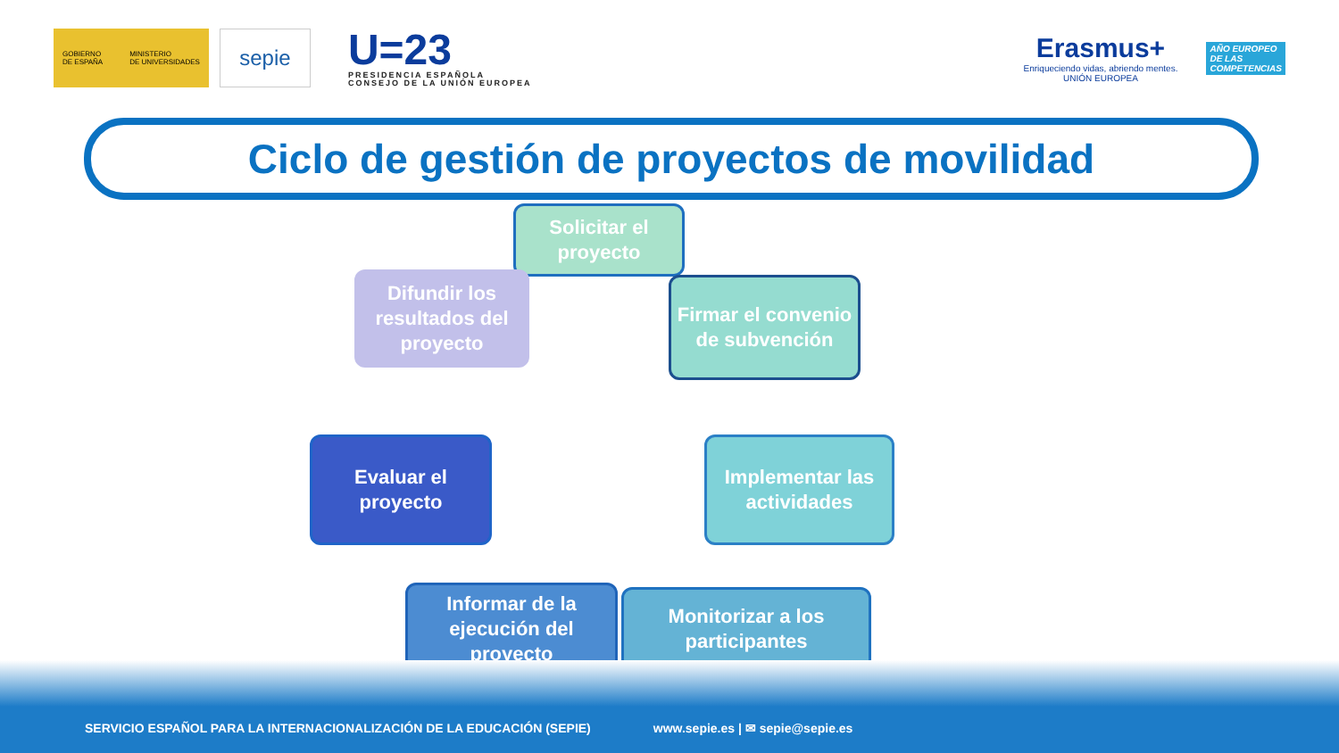GOBIERNO
DE ESPAÑA MINISTERIO
DE UNIVERSIDADES
sepie
U=23
PRESIDENCIA ESPAÑOLA
CONSEJO DE LA UNIÓN EUROPEA
Erasmus+
Enriqueciendo vidas, abriendo mentes.
UNIÓN EUROPEA
AÑO EUROPEO
DE LAS
COMPETENCIAS
Ciclo de gestión de proyectos de movilidad
Solicitar el proyecto
Firmar el convenio de subvención
Implementar las actividades
Monitorizar a los participantes
Informar de la ejecución del proyecto
Evaluar el proyecto
Difundir los resultados del proyecto
SERVICIO ESPAÑOL PARA LA INTERNACIONALIZACIÓN DE LA EDUCACIÓN (SEPIE) www.sepie.es | ✉ sepie@sepie.es